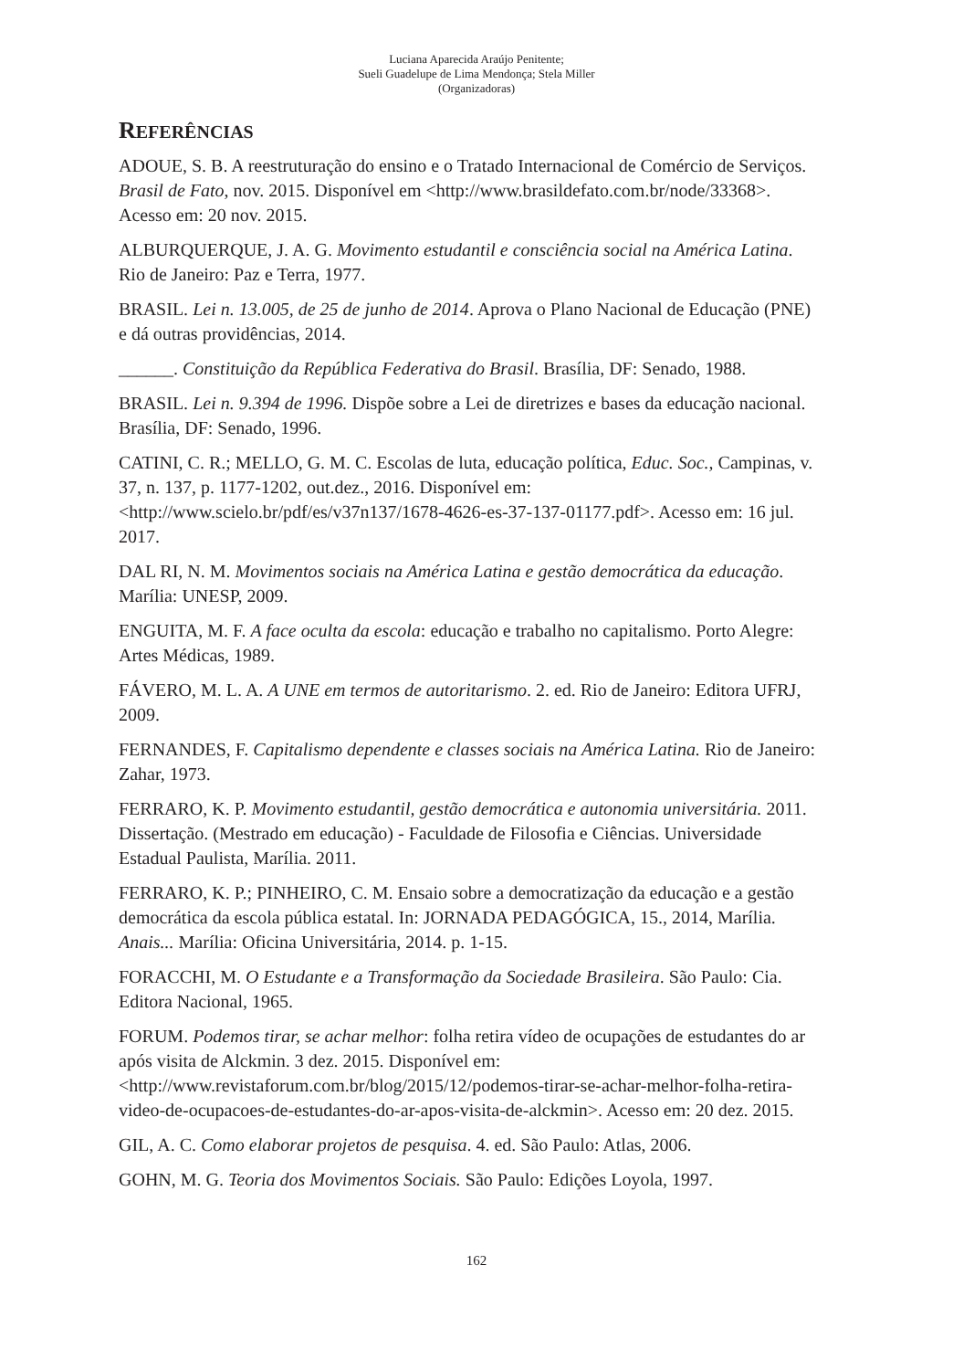Luciana Aparecida Araújo Penitente;
Sueli Guadelupe de Lima Mendonça; Stela Miller
(Organizadoras)
REFERÊNCIAS
ADOUE, S. B. A reestruturação do ensino e o Tratado Internacional de Comércio de Serviços. Brasil de Fato, nov. 2015. Disponível em <http://www.brasildefato.com.br/node/33368>. Acesso em: 20 nov. 2015.
ALBURQUERQUE, J. A. G. Movimento estudantil e consciência social na América Latina. Rio de Janeiro: Paz e Terra, 1977.
BRASIL. Lei n. 13.005, de 25 de junho de 2014. Aprova o Plano Nacional de Educação (PNE) e dá outras providências, 2014.
______. Constituição da República Federativa do Brasil. Brasília, DF: Senado, 1988.
BRASIL. Lei n. 9.394 de 1996. Dispõe sobre a Lei de diretrizes e bases da educação nacional. Brasília, DF: Senado, 1996.
CATINI, C. R.; MELLO, G. M. C. Escolas de luta, educação política, Educ. Soc., Campinas, v. 37, n. 137, p. 1177-1202, out.dez., 2016. Disponível em: <http://www.scielo.br/pdf/es/v37n137/1678-4626-es-37-137-01177.pdf>. Acesso em: 16 jul. 2017.
DAL RI, N. M. Movimentos sociais na América Latina e gestão democrática da educação. Marília: UNESP, 2009.
ENGUITA, M. F. A face oculta da escola: educação e trabalho no capitalismo. Porto Alegre: Artes Médicas, 1989.
FÁVERO, M. L. A. A UNE em termos de autoritarismo. 2. ed. Rio de Janeiro: Editora UFRJ, 2009.
FERNANDES, F. Capitalismo dependente e classes sociais na América Latina. Rio de Janeiro: Zahar, 1973.
FERRARO, K. P. Movimento estudantil, gestão democrática e autonomia universitária. 2011. Dissertação. (Mestrado em educação) - Faculdade de Filosofia e Ciências. Universidade Estadual Paulista, Marília. 2011.
FERRARO, K. P.; PINHEIRO, C. M. Ensaio sobre a democratização da educação e a gestão democrática da escola pública estatal. In: JORNADA PEDAGÓGICA, 15., 2014, Marília. Anais... Marília: Oficina Universitária, 2014. p. 1-15.
FORACCHI, M. O Estudante e a Transformação da Sociedade Brasileira. São Paulo: Cia. Editora Nacional, 1965.
FORUM. Podemos tirar, se achar melhor: folha retira vídeo de ocupações de estudantes do ar após visita de Alckmin. 3 dez. 2015. Disponível em: <http://www.revistaforum.com.br/blog/2015/12/podemos-tirar-se-achar-melhor-folha-retira-video-de-ocupacoes-de-estudantes-do-ar-apos-visita-de-alckmin>. Acesso em: 20 dez. 2015.
GIL, A. C. Como elaborar projetos de pesquisa. 4. ed. São Paulo: Atlas, 2006.
GOHN, M. G. Teoria dos Movimentos Sociais. São Paulo: Edições Loyola, 1997.
162